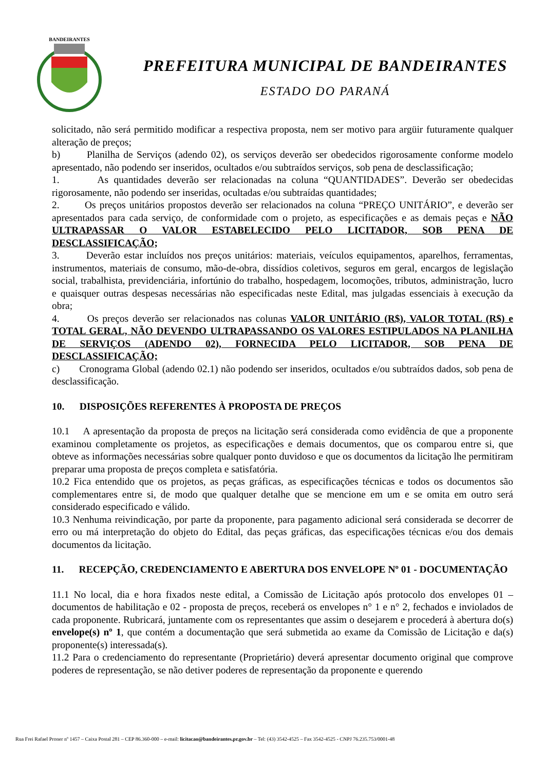BANDEIRANTES
PREFEITURA MUNICIPAL DE BANDEIRANTES
ESTADO DO PARANÁ
solicitado, não será permitido modificar a respectiva proposta, nem ser motivo para argüir futuramente qualquer alteração de preços;
b) Planilha de Serviços (adendo 02), os serviços deverão ser obedecidos rigorosamente conforme modelo apresentado, não podendo ser inseridos, ocultados e/ou subtraídos serviços, sob pena de desclassificação;
1. As quantidades deverão ser relacionadas na coluna “QUANTIDADES”. Deverão ser obedecidas rigorosamente, não podendo ser inseridas, ocultadas e/ou subtraídas quantidades;
2. Os preços unitários propostos deverão ser relacionados na coluna “PREÇO UNITÁRIO”, e deverão ser apresentados para cada serviço, de conformidade com o projeto, as especificações e as demais peças e NÃO ULTRAPASSAR O VALOR ESTABELECIDO PELO LICITADOR, SOB PENA DE DESCLASSIFICAÇÃO;
3. Deverão estar incluídos nos preços unitários: materiais, veículos equipamentos, aparelhos, ferramentas, instrumentos, materiais de consumo, mão-de-obra, dissídios coletivos, seguros em geral, encargos de legislação social, trabalhista, previdenciária, infortúnio do trabalho, hospedagem, locomoções, tributos, administração, lucro e quaisquer outras despesas necessárias não especificadas neste Edital, mas julgadas essenciais à execução da obra;
4. Os preços deverão ser relacionados nas colunas VALOR UNITÁRIO (R$), VALOR TOTAL (R$) e TOTAL GERAL, NÃO DEVENDO ULTRAPASSANDO OS VALORES ESTIPULADOS NA PLANILHA DE SERVIÇOS (ADENDO 02), FORNECIDA PELO LICITADOR, SOB PENA DE DESCLASSIFICAÇÃO;
c) Cronograma Global (adendo 02.1) não podendo ser inseridos, ocultados e/ou subtraídos dados, sob pena de desclassificação.
10. DISPOSIÇÕES REFERENTES À PROPOSTA DE PREÇOS
10.1 A apresentação da proposta de preços na licitação será considerada como evidência de que a proponente examinou completamente os projetos, as especificações e demais documentos, que os comparou entre si, que obteve as informações necessárias sobre qualquer ponto duvidoso e que os documentos da licitação lhe permitiram preparar uma proposta de preços completa e satisfatória.
10.2 Fica entendido que os projetos, as peças gráficas, as especificações técnicas e todos os documentos são complementares entre si, de modo que qualquer detalhe que se mencione em um e se omita em outro será considerado especificado e válido.
10.3 Nenhuma reivindicação, por parte da proponente, para pagamento adicional será considerada se decorrer de erro ou má interpretação do objeto do Edital, das peças gráficas, das especificações técnicas e/ou dos demais documentos da licitação.
11. RECEPÇÃO, CREDENCIAMENTO E ABERTURA DOS ENVELOPE Nº 01 - DOCUMENTAÇÃO
11.1 No local, dia e hora fixados neste edital, a Comissão de Licitação após protocolo dos envelopes 01 – documentos de habilitação e 02 - proposta de preços, receberá os envelopes n° 1 e n° 2, fechados e inviolados de cada proponente. Rubricará, juntamente com os representantes que assim o desejarem e procederá à abertura do(s) envelope(s) nº 1, que contém a documentação que será submetida ao exame da Comissão de Licitação e da(s) proponente(s) interessada(s).
11.2 Para o credenciamento do representante (Proprietário) deverá apresentar documento original que comprove poderes de representação, se não detiver poderes de representação da proponente e querendo
Rua Frei Rafael Proner nº 1457 – Caixa Postal 281 – CEP 86.360-000 – e-mail: licitacao@bandeirantes.pr.gov.br – Tel: (43) 3542-4525 – Fax 3542-4525 - CNPJ 76.235.753/0001-48